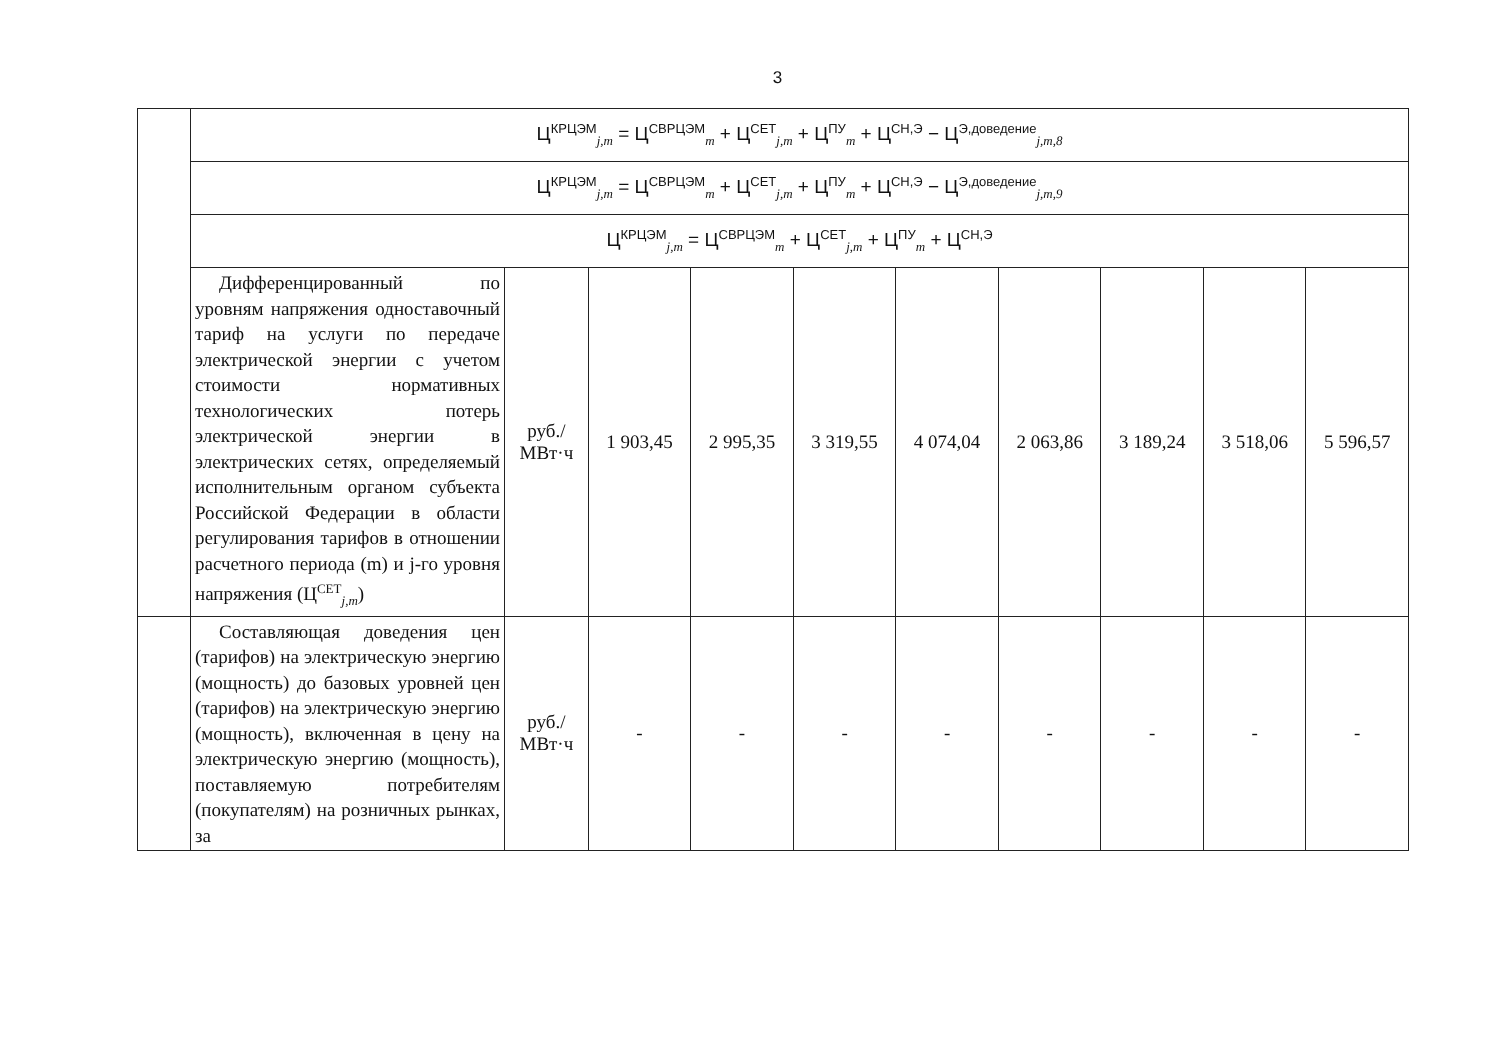3
| | Ц<sup>КРЦЭМ</sup><sub>j,m</sub> = Ц<sup>СВРЦЭМ</sup><sub>m</sub> + Ц<sup>СЕТ</sup><sub>j,m</sub> + Ц<sup>ПУ</sup><sub>m</sub> + Ц<sup>СН,Э</sup> − Ц<sup>Э,доведение</sup><sub>j,m,8</sub> | | | | | | | | | |
| | Ц<sup>КРЦЭМ</sup><sub>j,m</sub> = Ц<sup>СВРЦЭМ</sup><sub>m</sub> + Ц<sup>СЕТ</sup><sub>j,m</sub> + Ц<sup>ПУ</sup><sub>m</sub> + Ц<sup>СН,Э</sup> − Ц<sup>Э,доведение</sup><sub>j,m,9</sub> | | | | | | | | | |
| | Ц<sup>КРЦЭМ</sup><sub>j,m</sub> = Ц<sup>СВРЦЭМ</sup><sub>m</sub> + Ц<sup>СЕТ</sup><sub>j,m</sub> + Ц<sup>ПУ</sup><sub>m</sub> + Ц<sup>СН,Э</sup> | | | | | | | | | |
| | Дифференцированный по уровням напряжения одноставочный тариф на услуги по передаче электрической энергии с учетом стоимости нормативных технологических потерь электрической энергии в электрических сетях, определяемый исполнительным органом субъекта Российской Федерации в области регулирования тарифов в отношении расчетного периода (m) и j-го уровня напряжения (Ц<sup>СЕТ</sup><sub>j,m</sub>) | руб./ МВт·ч | 1 903,45 | 2 995,35 | 3 319,55 | 4 074,04 | 2 063,86 | 3 189,24 | 3 518,06 | 5 596,57 |
| | Составляющая доведения цен (тарифов) на электрическую энергию (мощность) до базовых уровней цен (тарифов) на электрическую энергию (мощность), включенная в цену на электрическую энергию (мощность), поставляемую потребителям (покупателям) на розничных рынках, за | руб./ МВт·ч | - | - | - | - | - | - | - | - |